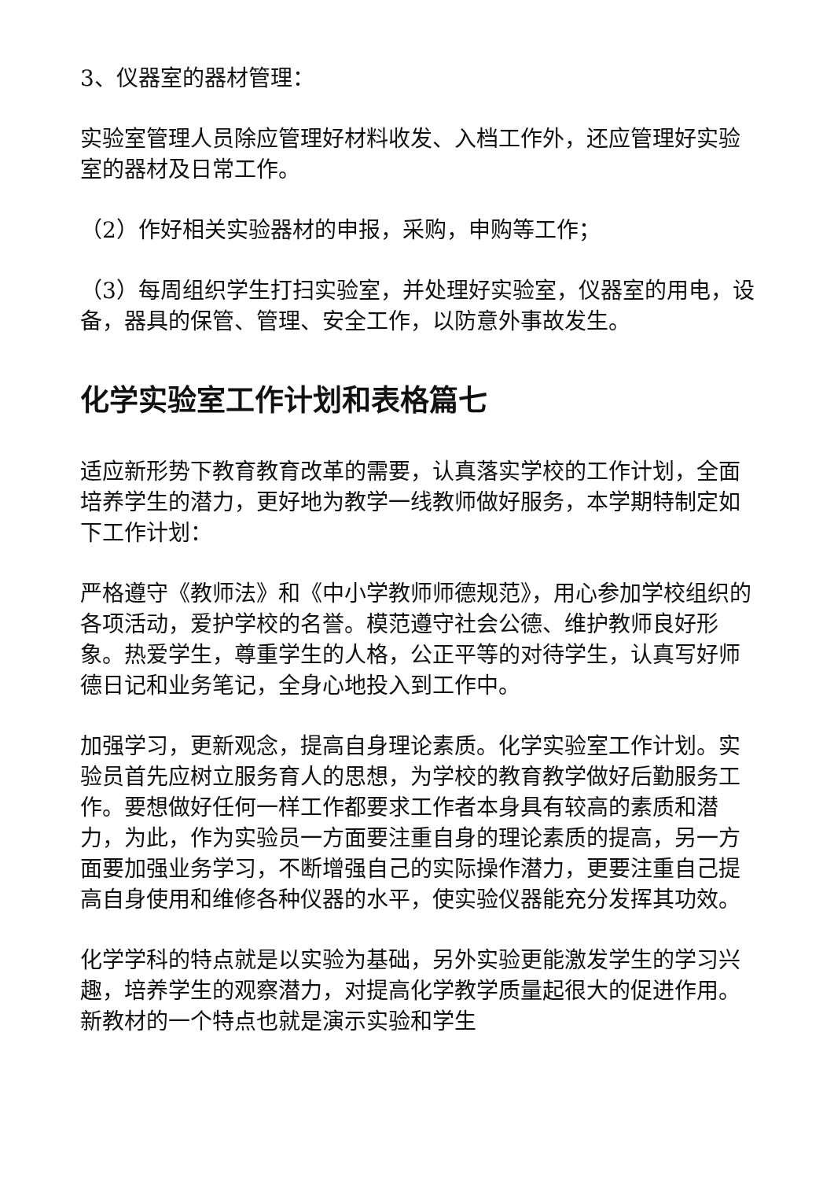3、仪器室的器材管理：
实验室管理人员除应管理好材料收发、入档工作外，还应管理好实验室的器材及日常工作。
（2）作好相关实验器材的申报，采购，申购等工作；
（3）每周组织学生打扫实验室，并处理好实验室，仪器室的用电，设备，器具的保管、管理、安全工作，以防意外事故发生。
化学实验室工作计划和表格篇七
适应新形势下教育教育改革的需要，认真落实学校的工作计划，全面培养学生的潜力，更好地为教学一线教师做好服务，本学期特制定如下工作计划：
严格遵守《教师法》和《中小学教师师德规范》，用心参加学校组织的各项活动，爱护学校的名誉。模范遵守社会公德、维护教师良好形象。热爱学生，尊重学生的人格，公正平等的对待学生，认真写好师德日记和业务笔记，全身心地投入到工作中。
加强学习，更新观念，提高自身理论素质。化学实验室工作计划。实验员首先应树立服务育人的思想，为学校的教育教学做好后勤服务工作。要想做好任何一样工作都要求工作者本身具有较高的素质和潜力，为此，作为实验员一方面要注重自身的理论素质的提高，另一方面要加强业务学习，不断增强自己的实际操作潜力，更要注重自己提高自身使用和维修各种仪器的水平，使实验仪器能充分发挥其功效。
化学学科的特点就是以实验为基础，另外实验更能激发学生的学习兴趣，培养学生的观察潜力，对提高化学教学质量起很大的促进作用。新教材的一个特点也就是演示实验和学生